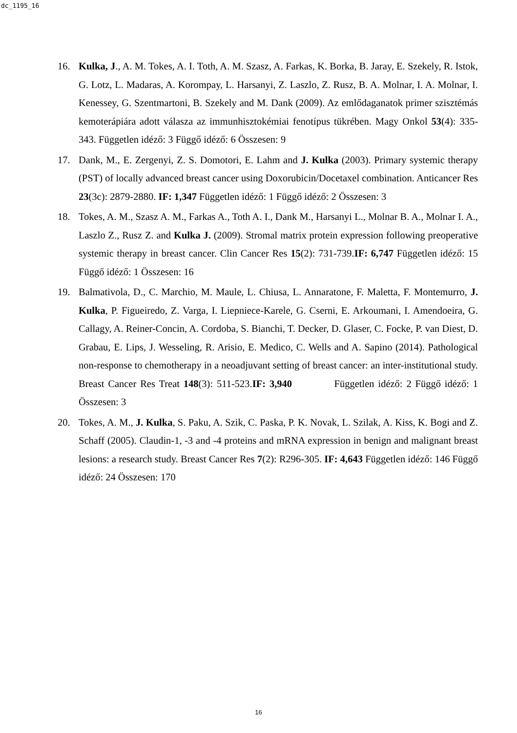dc_1195_16
16. Kulka, J., A. M. Tokes, A. I. Toth, A. M. Szasz, A. Farkas, K. Borka, B. Jaray, E. Szekely, R. Istok, G. Lotz, L. Madaras, A. Korompay, L. Harsanyi, Z. Laszlo, Z. Rusz, B. A. Molnar, I. A. Molnar, I. Kenessey, G. Szentmartoni, B. Szekely and M. Dank (2009). Az emlődaganatok primer szisztémás kemoterápiára adott válasza az immunhisztokémiai fenotípus tükrében. Magy Onkol 53(4): 335-343. Független idéző: 3 Függő idéző: 6 Összesen: 9
17. Dank, M., E. Zergenyi, Z. S. Domotori, E. Lahm and J. Kulka (2003). Primary systemic therapy (PST) of locally advanced breast cancer using Doxorubicin/Docetaxel combination. Anticancer Res 23(3c): 2879-2880. IF: 1,347 Független idéző: 1 Függő idéző: 2 Összesen: 3
18. Tokes, A. M., Szasz A. M., Farkas A., Toth A. I., Dank M., Harsanyi L., Molnar B. A., Molnar I. A., Laszlo Z., Rusz Z. and Kulka J. (2009). Stromal matrix protein expression following preoperative systemic therapy in breast cancer. Clin Cancer Res 15(2): 731-739.IF: 6,747 Független idéző: 15 Függő idéző: 1 Összesen: 16
19. Balmativola, D., C. Marchio, M. Maule, L. Chiusa, L. Annaratone, F. Maletta, F. Montemurro, J. Kulka, P. Figueiredo, Z. Varga, I. Liepniece-Karele, G. Cserni, E. Arkoumani, I. Amendoeira, G. Callagy, A. Reiner-Concin, A. Cordoba, S. Bianchi, T. Decker, D. Glaser, C. Focke, P. van Diest, D. Grabau, E. Lips, J. Wesseling, R. Arisio, E. Medico, C. Wells and A. Sapino (2014). Pathological non-response to chemotherapy in a neoadjuvant setting of breast cancer: an inter-institutional study. Breast Cancer Res Treat 148(3): 511-523.IF: 3,940 Független idéző: 2 Függő idéző: 1 Összesen: 3
20. Tokes, A. M., J. Kulka, S. Paku, A. Szik, C. Paska, P. K. Novak, L. Szilak, A. Kiss, K. Bogi and Z. Schaff (2005). Claudin-1, -3 and -4 proteins and mRNA expression in benign and malignant breast lesions: a research study. Breast Cancer Res 7(2): R296-305. IF: 4,643 Független idéző: 146 Függő idéző: 24 Összesen: 170
16